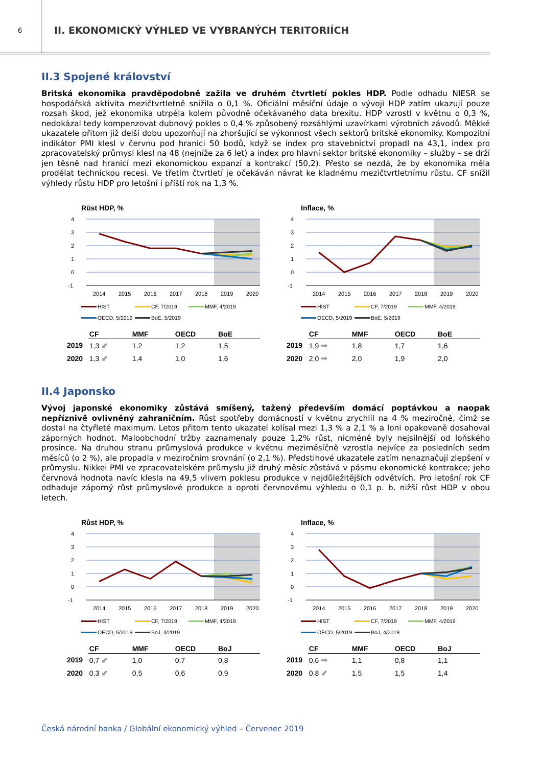6
II. EKONOMICKÝ VÝHLED VE VYBRANÝCH TERITORIÍCH
II.3 Spojené království
Britská ekonomika pravděpodobně zažila ve druhém čtvrtletí pokles HDP. Podle odhadu NIESR se hospodářská aktivita mezičtvrtletně snížila o 0,1 %. Oficiální měsíční údaje o vývoji HDP zatím ukazují pouze rozsah škod, jež ekonomika utrpěla kolem původně očekávaného data brexitu. HDP vzrostl v květnu o 0,3 %, nedokázal tedy kompenzovat dubnový pokles o 0,4 % způsobený rozsáhlými uzavírkami výrobních závodů. Měkké ukazatele přitom již delší dobu upozorňují na zhoršující se výkonnost všech sektorů britské ekonomiky. Kompozitní indikátor PMI klesl v červnu pod hranici 50 bodů, když se index pro stavebnictví propadl na 43,1, index pro zpracovatelský průmysl klesl na 48 (nejníže za 6 let) a index pro hlavní sektor britské ekonomiky – služby – se drží jen těsně nad hranicí mezi ekonomickou expanzí a kontrakcí (50,2). Přesto se nezdá, že by ekonomika měla prodělat technickou recesi. Ve třetím čtvrtletí je očekáván návrat ke kladnému mezičtvrtletnímu růstu. CF snížil výhledy růstu HDP pro letošní i příští rok na 1,3 %.
Růst HDP, %
4
3
2
1
0
-1
2014
2015
2016
2017
2018
2019
2020
HIST CF, 7/2019 MMF, 4/2019 OECD, 5/2019 BoE, 5/2019
| | CF | MMF | OECD | BoE |
| --- | --- | --- | --- | --- |
| 2019 | 1,3 ⬋ | 1,2 | 1,2 | 1,5 |
| 2020 | 1,3 ⬋ | 1,4 | 1,0 | 1,6 |
Inflace, %
4
3
2
1
0
-1
2014
2015
2016
2017
2018
2019
2020
HIST CF, 7/2019 MMF, 4/2019 OECD, 5/2019 BoE, 5/2019
| | CF | MMF | OECD | BoE |
| --- | --- | --- | --- | --- |
| 2019 | 1,9 ➡ | 1,8 | 1,7 | 1,6 |
| 2020 | 2,0 ➡ | 2,0 | 1,9 | 2,0 |
II.4 Japonsko
Vývoj japonské ekonomiky zůstává smíšený, tažený především domácí poptávkou a naopak nepříznivě ovlivněný zahraničním. Růst spotřeby domácností v květnu zrychlil na 4 % meziročně, čímž se dostal na čtyřleté maximum. Letos přitom tento ukazatel kolísal mezi 1,3 % a 2,1 % a loni opakovaně dosahoval záporných hodnot. Maloobchodní tržby zaznamenaly pouze 1,2% růst, nicméně byly nejsilnější od loňského prosince. Na druhou stranu průmyslová produkce v květnu meziměsíčně vzrostla nejvíce za posledních sedm měsíců (o 2 %), ale propadla v meziročním srovnání (o 2,1 %). Předstihové ukazatele zatím nenaznačují zlepšení v průmyslu. Nikkei PMI ve zpracovatelském průmyslu již druhý měsíc zůstává v pásmu ekonomické kontrakce; jeho červnová hodnota navíc klesla na 49,5 vlivem poklesu produkce v nejdůležitějších odvětvích. Pro letošní rok CF odhaduje záporný růst průmyslové produkce a oproti červnovému výhledu o 0,1 p. b. nižší růst HDP v obou letech.
Růst HDP, %
4
3
2
1
0
-1
2014
2015
2016
2017
2018
2019
2020
HIST CF, 7/2019 MMF, 4/2019 OECD, 5/2019 BoJ, 4/2019
| | CF | MMF | OECD | BoJ |
| --- | --- | --- | --- | --- |
| 2019 | 0,7 ⬋ | 1,0 | 0,7 | 0,8 |
| 2020 | 0,3 ⬋ | 0,5 | 0,6 | 0,9 |
Inflace, %
4
3
2
1
0
-1
2014
2015
2016
2017
2018
2019
2020
HIST CF, 7/2019 MMF, 4/2019 OECD, 5/2019 BoJ, 4/2019
| | CF | MMF | OECD | BoJ |
| --- | --- | --- | --- | --- |
| 2019 | 0,6 ➡ | 1,1 | 0,8 | 1,1 |
| 2020 | 0,8 ⬋ | 1,5 | 1,5 | 1,4 |
Česká národní banka / Globální ekonomický výhled – Červenec 2019